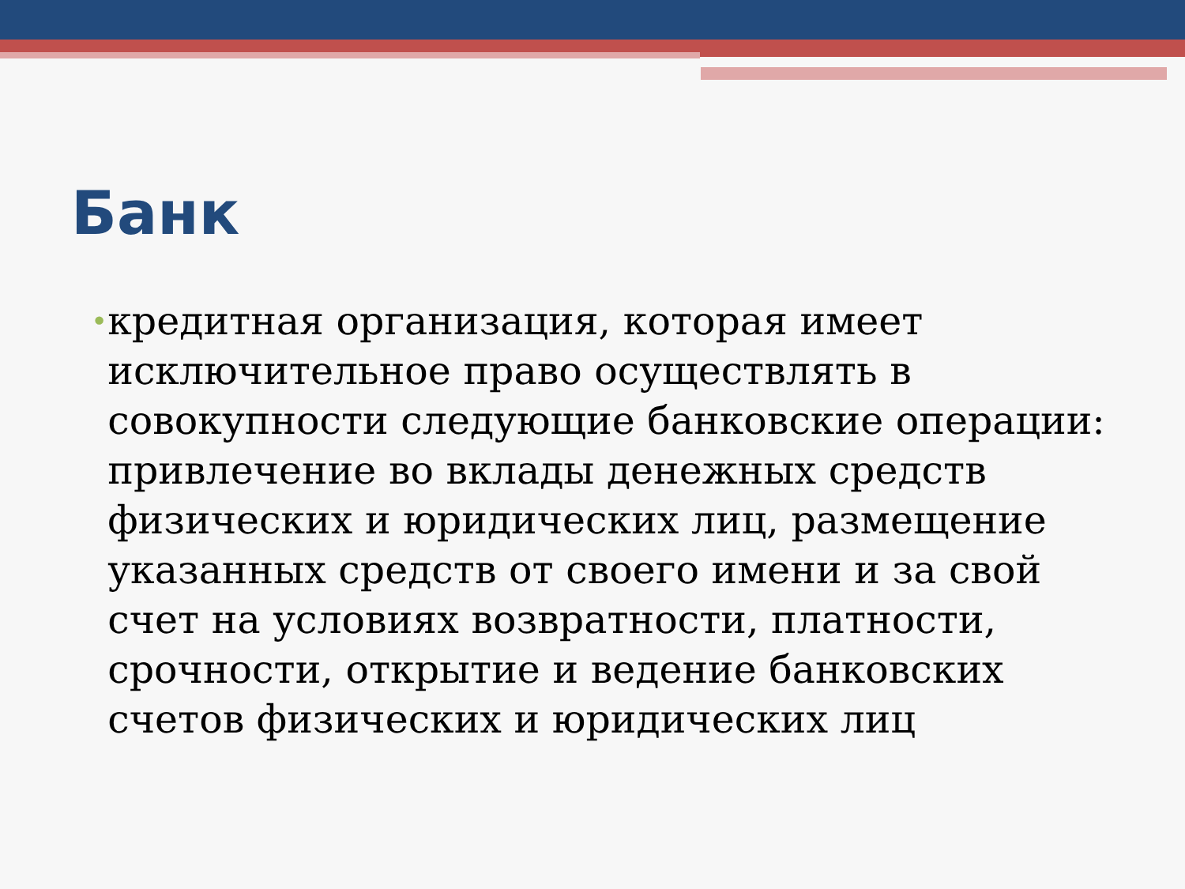Банк
•
кредитная организация, которая имеет исключительное право осуществлять в совокупности следующие банковские операции: привлечение во вклады денежных средств физических и юридических лиц, размещение указанных средств от своего имени и за свой счет на условиях возвратности, платности, срочности, открытие и ведение банковских счетов физических и юридических лиц